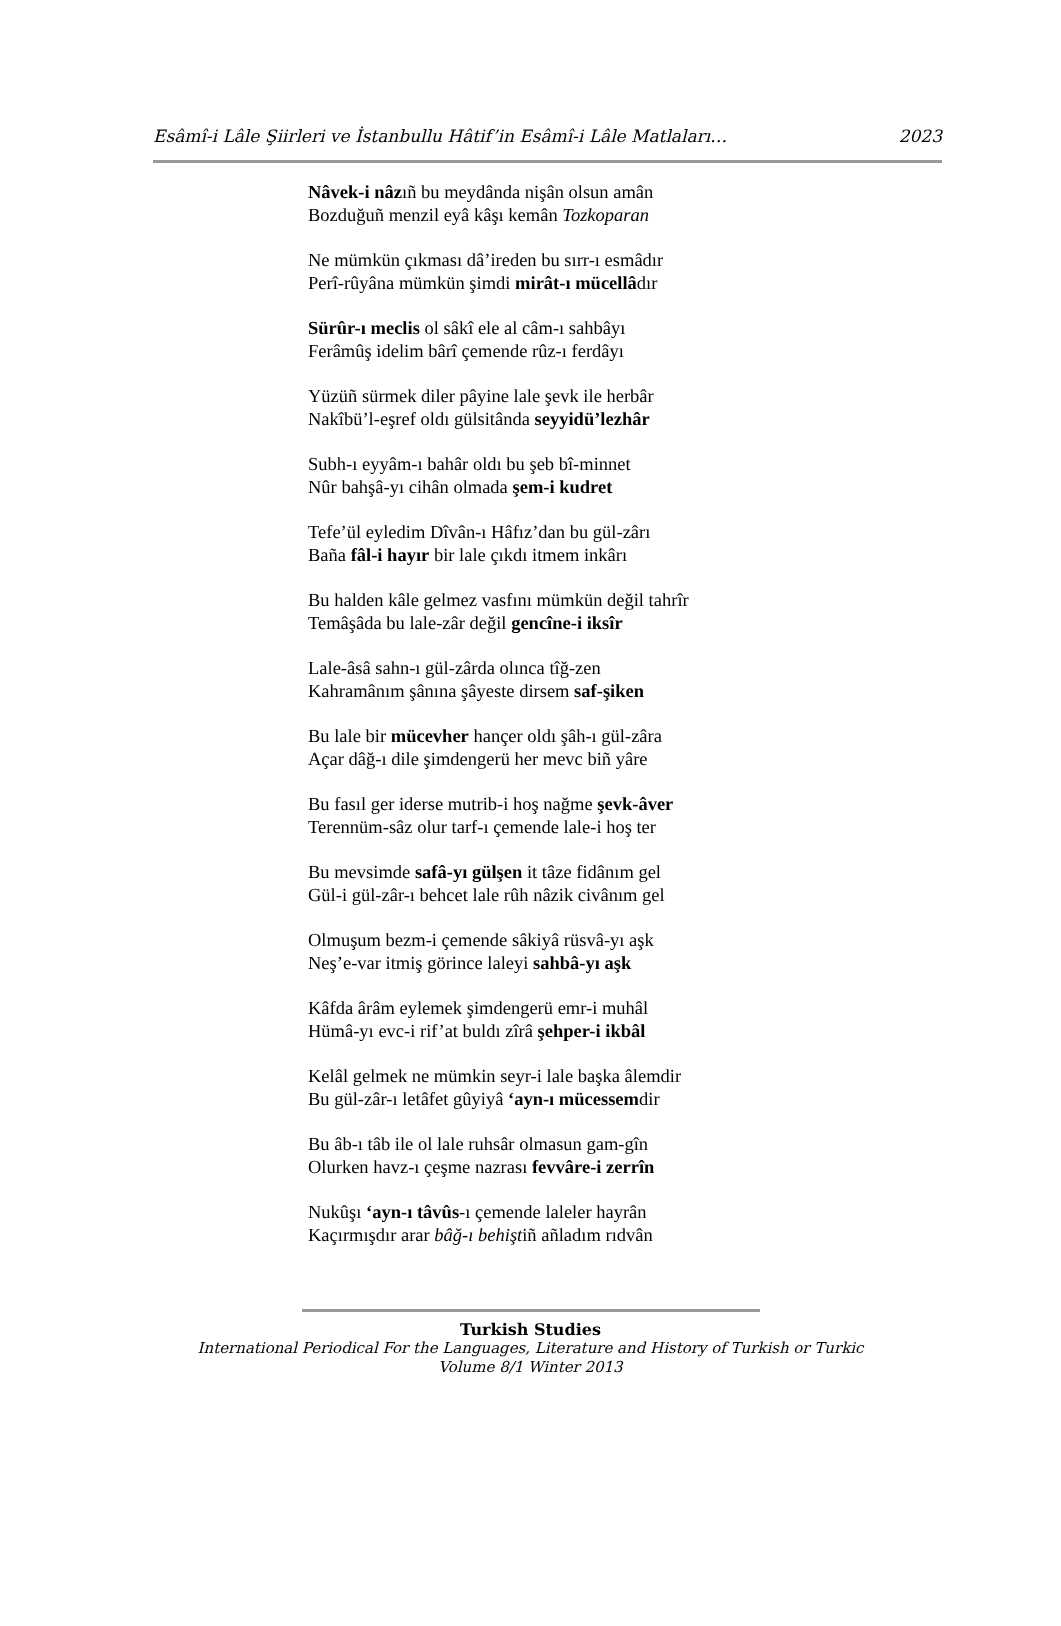Esâmî-i Lâle Şiirleri ve İstanbullu Hâtif’in Esâmî-i Lâle Matlaları… 2023
Nâvek-i nâzıñ bu meydânda nişân olsun amân
Bozduğuñ menzil eyâ kâşı kemân Tozkoparan
Ne mümkün çıkması dâ’ireden bu sırr-ı esmâdır
Perî-rûyâna mümkün şimdi mirât-ı mücellâdır
Sürûr-ı meclis ol sâkî ele al câm-ı sahbâyı
Ferâmûş idelim bârî çemende rûz-ı ferdâyı
Yüzüñ sürmek diler pâyine lale şevk ile herbâr
Nakîbü’l-eşref oldı gülsitânda seyyidü’lezhâr
Subh-ı eyyâm-ı bahâr oldı bu şeb bî-minnet
Nûr bahşâ-yı cihân olmada şem-i kudret
Tefe’ül eyledim Dîvân-ı Hâfız’dan bu gül-zârı
Baña fâl-i hayır bir lale çıkdı itmem inkârı
Bu halden kâle gelmez vasfını mümkün değil tahrîr
Temâşâda bu lale-zâr değil gencîne-i iksîr
Lale-âsâ sahn-ı gül-zârda olınca tîğ-zen
Kahramânım şânına şâyeste dirsem saf-şiken
Bu lale bir mücevher hançer oldı şâh-ı gül-zâra
Açar dâğ-ı dile şimdengerü her mevc biñ yâre
Bu fasıl ger iderse mutrib-i hoş nağme şevk-âver
Terennüm-sâz olur tarf-ı çemende lale-i hoş ter
Bu mevsimde safâ-yı gülşen it tâze fidânım gel
Gül-i gül-zâr-ı behcet lale rûh nâzik civânım gel
Olmuşum bezm-i çemende sâkiyâ rüsvâ-yı aşk
Neş’e-var itmiş görince laleyi sahbâ-yı aşk
Kâfda ârâm eylemek şimdengerü emr-i muhâl
Hümâ-yı evc-i rif’at buldı zîrâ şehper-i ikbâl
Kelâl gelmek ne mümkin seyr-i lale başka âlemdir
Bu gül-zâr-ı letâfet gûyiyâ ‘ayn-ı mücessemdir
Bu âb-ı tâb ile ol lale ruhsâr olmasun gam-gîn
Olurken havz-ı çeşme nazrası fevvâre-i zerrîn
Nukûşı ‘ayn-ı tâvûs-ı çemende laleler hayrân
Kaçırmışdır arar bâğ-ı behiştiñ añladım rıdvân
Turkish Studies
International Periodical For the Languages, Literature and History of Turkish or Turkic
Volume 8/1 Winter 2013